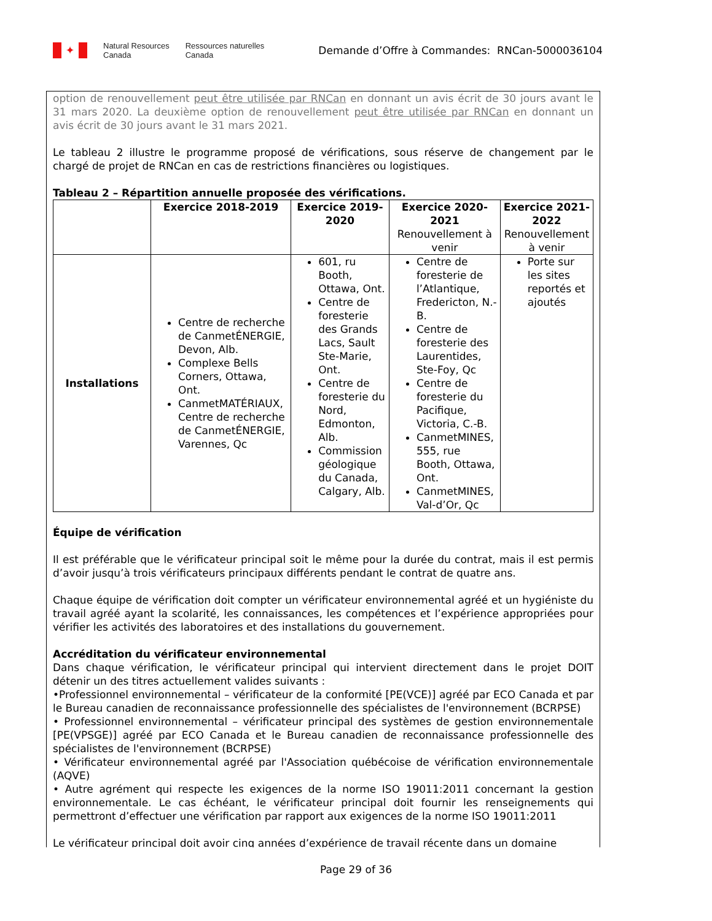✦
Natural Resources
Canada
Ressources naturelles
Canada
Demande d’Offre à Commandes: RNCan-5000036104
option de renouvellement peut être utilisée par RNCan en donnant un avis écrit de 30 jours avant le 31 mars 2020. La deuxième option de renouvellement peut être utilisée par RNCan en donnant un avis écrit de 30 jours avant le 31 mars 2021.
Le tableau 2 illustre le programme proposé de vérifications, sous réserve de changement par le chargé de projet de RNCan en cas de restrictions financières ou logistiques.
Tableau 2 – Répartition annuelle proposée des vérifications.
| | Exercice 2018-2019 | Exercice 2019-2020 | Exercice 2020-2021 Renouvellement à venir | Exercice 2021-2022 Renouvellement à venir |
| --- | --- | --- | --- | --- |
| Installations | Centre de recherche de CanmetÉNERGIE, Devon, Alb. Complexe Bells Corners, Ottawa, Ont. CanmetMATÉRIAUX, Centre de recherche de CanmetÉNERGIE, Varennes, Qc | 601, ru Booth, Ottawa, Ont. Centre de foresterie des Grands Lacs, Sault Ste-Marie, Ont. Centre de foresterie du Nord, Edmonton, Alb. Commission géologique du Canada, Calgary, Alb. | Centre de foresterie de l’Atlantique, Fredericton, N.-B. Centre de foresterie des Laurentides, Ste-Foy, Qc Centre de foresterie du Pacifique, Victoria, C.-B. CanmetMINES, 555, rue Booth, Ottawa, Ont. CanmetMINES, Val-d’Or, Qc | Porte sur les sites reportés et ajoutés |
Équipe de vérification
Il est préférable que le vérificateur principal soit le même pour la durée du contrat, mais il est permis d’avoir jusqu’à trois vérificateurs principaux différents pendant le contrat de quatre ans.
Chaque équipe de vérification doit compter un vérificateur environnemental agréé et un hygiéniste du travail agréé ayant la scolarité, les connaissances, les compétences et l’expérience appropriées pour vérifier les activités des laboratoires et des installations du gouvernement.
Accréditation du vérificateur environnemental
Dans chaque vérification, le vérificateur principal qui intervient directement dans le projet DOIT détenir un des titres actuellement valides suivants :
•Professionnel environnemental – vérificateur de la conformité [PE(VCE)] agréé par ECO Canada et par le Bureau canadien de reconnaissance professionnelle des spécialistes de l'environnement (BCRPSE)
• Professionnel environnemental – vérificateur principal des systèmes de gestion environnementale [PE(VPSGE)] agréé par ECO Canada et le Bureau canadien de reconnaissance professionnelle des spécialistes de l'environnement (BCRPSE)
• Vérificateur environnemental agréé par l'Association québécoise de vérification environnementale (AQVE)
• Autre agrément qui respecte les exigences de la norme ISO 19011:2011 concernant la gestion environnementale. Le cas échéant, le vérificateur principal doit fournir les renseignements qui permettront d’effectuer une vérification par rapport aux exigences de la norme ISO 19011:2011
Le vérificateur principal doit avoir cinq années d’expérience de travail récente dans un domaine
Page 29 of 36